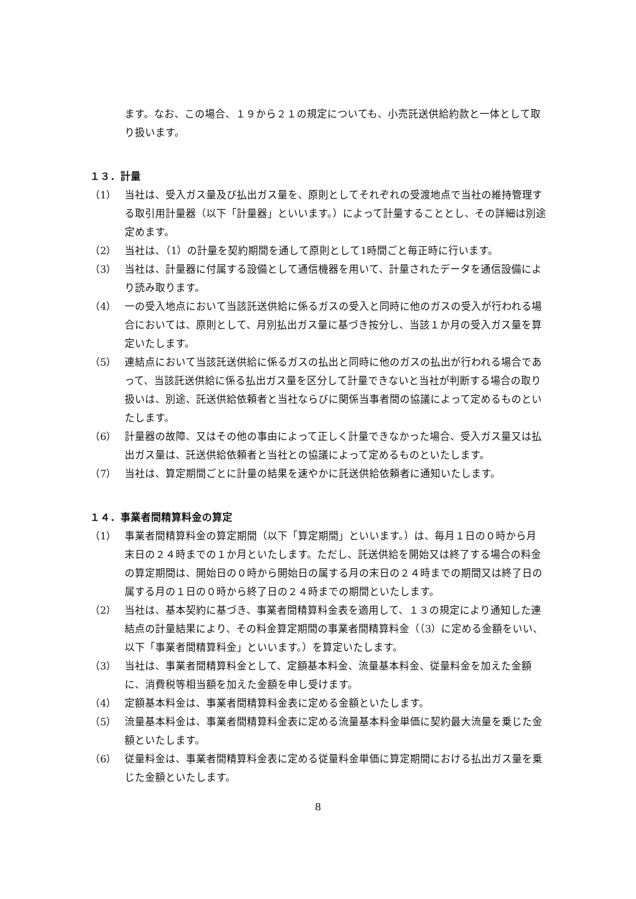ます。なお、この場合、１９から２１の規定についても、小売託送供給約款と一体として取り扱います。
１３．計量
（1） 当社は、受入ガス量及び払出ガス量を、原則としてそれぞれの受渡地点で当社の維持管理する取引用計量器（以下「計量器」といいます。）によって計量することとし、その詳細は別途定めます。
（2） 当社は、（1）の計量を契約期間を通して原則として1時間ごと毎正時に行います。
（3） 当社は、計量器に付属する設備として通信機器を用いて、計量されたデータを通信設備により読み取ります。
（4） 一の受入地点において当該託送供給に係るガスの受入と同時に他のガスの受入が行われる場合においては、原則として、月別払出ガス量に基づき按分し、当該１か月の受入ガス量を算定いたします。
（5） 連結点において当該託送供給に係るガスの払出と同時に他のガスの払出が行われる場合であって、当該託送供給に係る払出ガス量を区分して計量できないと当社が判断する場合の取り扱いは、別途、託送供給依頼者と当社ならびに関係当事者間の協議によって定めるものといたします。
（6） 計量器の故障、又はその他の事由によって正しく計量できなかった場合、受入ガス量又は払出ガス量は、託送供給依頼者と当社との協議によって定めるものといたします。
（7） 当社は、算定期間ごとに計量の結果を速やかに託送供給依頼者に通知いたします。
１４．事業者間精算料金の算定
（1） 事業者間精算料金の算定期間（以下「算定期間」といいます。）は、毎月１日の０時から月末日の２４時までの１か月といたします。ただし、託送供給を開始又は終了する場合の料金の算定期間は、開始日の０時から開始日の属する月の末日の２４時までの期間又は終了日の属する月の１日の０時から終了日の２４時までの期間といたします。
（2） 当社は、基本契約に基づき、事業者間精算料金表を適用して、１３の規定により通知した連結点の計量結果により、その料金算定期間の事業者間精算料金（（3）に定める金額をいい、以下「事業者間精算料金」といいます。）を算定いたします。
（3） 当社は、事業者間精算料金として、定額基本料金、流量基本料金、従量料金を加えた金額に、消費税等相当額を加えた金額を申し受けます。
（4） 定額基本料金は、事業者間精算料金表に定める金額といたします。
（5） 流量基本料金は、事業者間精算料金表に定める流量基本料金単価に契約最大流量を乗じた金額といたします。
（6） 従量料金は、事業者間精算料金表に定める従量料金単価に算定期間における払出ガス量を乗じた金額といたします。
8